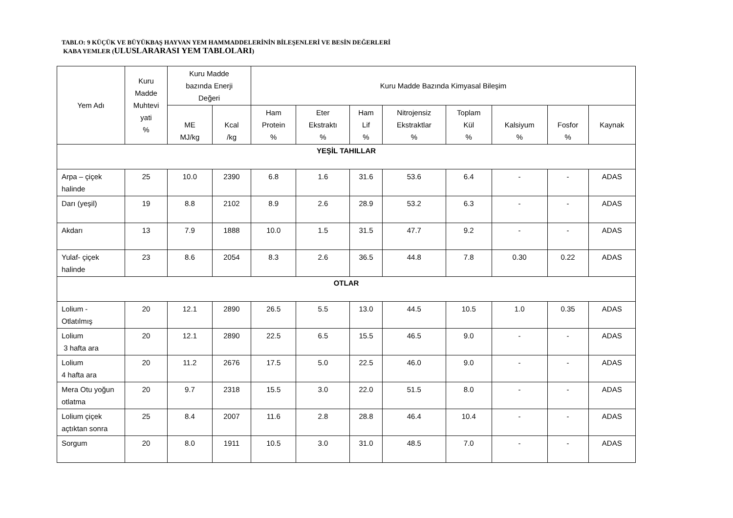TABLO: 9 KÜÇÜK VE BÜYÜKBAŞ HAYVAN YEM HAMMADDELERİNİN BİLEŞENLERİ VE BESİN DEĞERLERİ
KABA YEMLER (ULUSLARARASI YEM TABLOLARI)
| Yem Adı | Kuru Madde Muhtevi yati % | Kuru Madde bazında Enerji Değeri | | Kuru Madde Bazında Kimyasal Bileşim | | | | | | | |
| --- | --- | --- | --- | --- | --- | --- | --- | --- | --- | --- | --- |
| | | ME MJ/kg | Kcal /kg | Ham Protein % | Eter Ekstraktı % | Ham Lif % | Nitrojensiz Ekstraktlar % | Toplam Kül % | Kalsiyum % | Fosfor % | Kaynak |
| YEŞİL TAHILLAR | | | | | | | | | | | |
| Arpa – çiçek halinde | 25 | 10.0 | 2390 | 6.8 | 1.6 | 31.6 | 53.6 | 6.4 | - | - | ADAS |
| Darı (yeşil) | 19 | 8.8 | 2102 | 8.9 | 2.6 | 28.9 | 53.2 | 6.3 | - | - | ADAS |
| Akdarı | 13 | 7.9 | 1888 | 10.0 | 1.5 | 31.5 | 47.7 | 9.2 | - | - | ADAS |
| Yulaf- çiçek halinde | 23 | 8.6 | 2054 | 8.3 | 2.6 | 36.5 | 44.8 | 7.8 | 0.30 | 0.22 | ADAS |
| OTLAR | | | | | | | | | | | |
| Lolium - Otlatılmış | 20 | 12.1 | 2890 | 26.5 | 5.5 | 13.0 | 44.5 | 10.5 | 1.0 | 0.35 | ADAS |
| Lolium 3 hafta ara | 20 | 12.1 | 2890 | 22.5 | 6.5 | 15.5 | 46.5 | 9.0 | - | - | ADAS |
| Lolium 4 hafta ara | 20 | 11.2 | 2676 | 17.5 | 5.0 | 22.5 | 46.0 | 9.0 | - | - | ADAS |
| Mera Otu yoğun otlatma | 20 | 9.7 | 2318 | 15.5 | 3.0 | 22.0 | 51.5 | 8.0 | - | - | ADAS |
| Lolium çiçek açtıktan sonra | 25 | 8.4 | 2007 | 11.6 | 2.8 | 28.8 | 46.4 | 10.4 | - | - | ADAS |
| Sorgum | 20 | 8.0 | 1911 | 10.5 | 3.0 | 31.0 | 48.5 | 7.0 | - | - | ADAS |